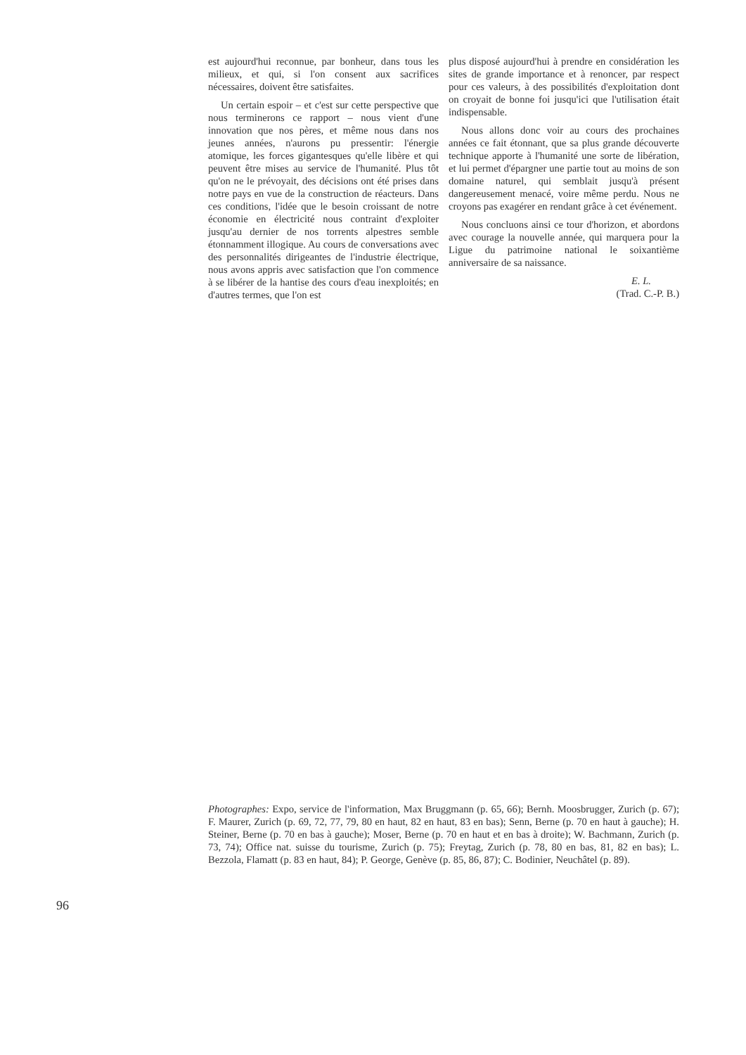est aujourd'hui reconnue, par bonheur, dans tous les milieux, et qui, si l'on consent aux sacrifices nécessaires, doivent être satisfaites.
Un certain espoir – et c'est sur cette perspective que nous terminerons ce rapport – nous vient d'une innovation que nos pères, et même nous dans nos jeunes années, n'aurons pu pressentir: l'énergie atomique, les forces gigantesques qu'elle libère et qui peuvent être mises au service de l'humanité. Plus tôt qu'on ne le prévoyait, des décisions ont été prises dans notre pays en vue de la construction de réacteurs. Dans ces conditions, l'idée que le besoin croissant de notre économie en électricité nous contraint d'exploiter jusqu'au dernier de nos torrents alpestres semble étonnamment illogique. Au cours de conversations avec des personnalités dirigeantes de l'industrie électrique, nous avons appris avec satisfaction que l'on commence à se libérer de la hantise des cours d'eau inexploités; en d'autres termes, que l'on est
plus disposé aujourd'hui à prendre en considération les sites de grande importance et à renoncer, par respect pour ces valeurs, à des possibilités d'exploitation dont on croyait de bonne foi jusqu'ici que l'utilisation était indispensable.
Nous allons donc voir au cours des prochaines années ce fait étonnant, que sa plus grande découverte technique apporte à l'humanité une sorte de libération, et lui permet d'épargner une partie tout au moins de son domaine naturel, qui semblait jusqu'à présent dangereusement menacé, voire même perdu. Nous ne croyons pas exagérer en rendant grâce à cet événement.
Nous concluons ainsi ce tour d'horizon, et abordons avec courage la nouvelle année, qui marquera pour la Ligue du patrimoine national le soixantième anniversaire de sa naissance.
E. L.
(Trad. C.-P. B.)
Photographes: Expo, service de l'information, Max Bruggmann (p. 65, 66); Bernh. Moosbrugger, Zurich (p. 67); F. Maurer, Zurich (p. 69, 72, 77, 79, 80 en haut, 82 en haut, 83 en bas); Senn, Berne (p. 70 en haut à gauche); H. Steiner, Berne (p. 70 en bas à gauche); Moser, Berne (p. 70 en haut et en bas à droite); W. Bachmann, Zurich (p. 73, 74); Office nat. suisse du tourisme, Zurich (p. 75); Freytag, Zurich (p. 78, 80 en bas, 81, 82 en bas); L. Bezzola, Flamatt (p. 83 en haut, 84); P. George, Genève (p. 85, 86, 87); C. Bodinier, Neuchâtel (p. 89).
96